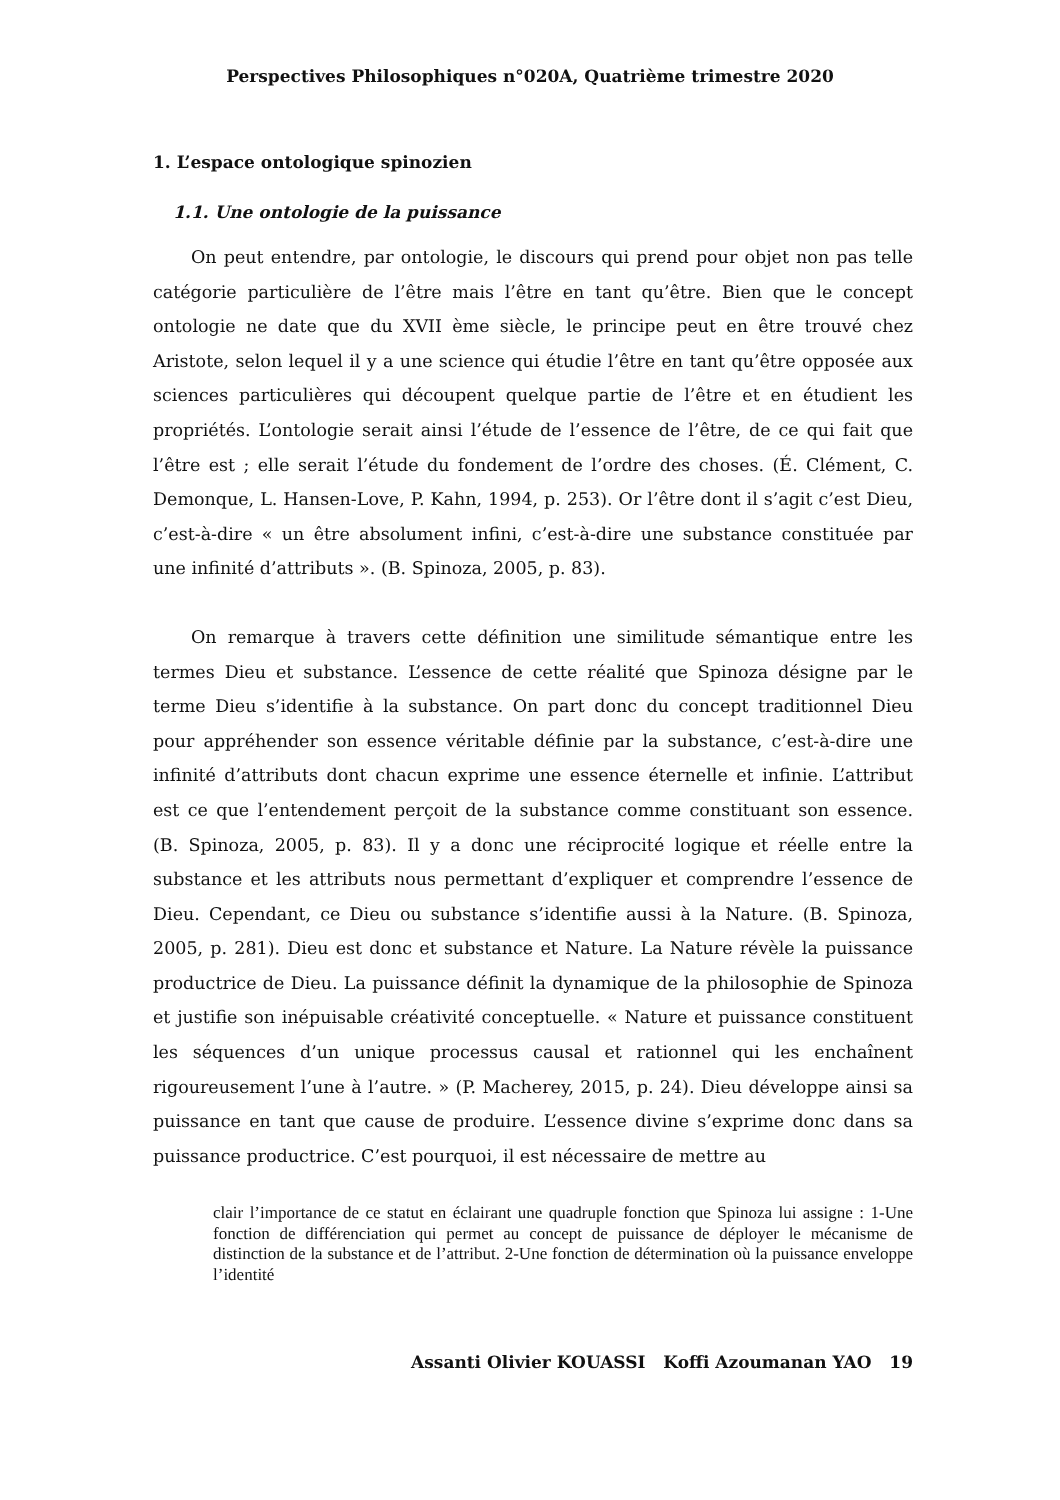Perspectives Philosophiques n°020A, Quatrième trimestre 2020
1. L’espace ontologique spinozien
1.1. Une ontologie de la puissance
On peut entendre, par ontologie, le discours qui prend pour objet non pas telle catégorie particulière de l’être mais l’être en tant qu’être. Bien que le concept ontologie ne date que du XVII ème siècle, le principe peut en être trouvé chez Aristote, selon lequel il y a une science qui étudie l’être en tant qu’être opposée aux sciences particulières qui découpent quelque partie de l’être et en étudient les propriétés. L’ontologie serait ainsi l’étude de l’essence de l’être, de ce qui fait que l’être est ; elle serait l’étude du fondement de l’ordre des choses. (É. Clément, C. Demonque, L. Hansen-Love, P. Kahn, 1994, p. 253). Or l’être dont il s’agit c’est Dieu, c’est-à-dire « un être absolument infini, c’est-à-dire une substance constituée par une infinité d’attributs ». (B. Spinoza, 2005, p. 83).
On remarque à travers cette définition une similitude sémantique entre les termes Dieu et substance. L’essence de cette réalité que Spinoza désigne par le terme Dieu s’identifie à la substance. On part donc du concept traditionnel Dieu pour appréhender son essence véritable définie par la substance, c’est-à-dire une infinité d’attributs dont chacun exprime une essence éternelle et infinie. L’attribut est ce que l’entendement perçoit de la substance comme constituant son essence. (B. Spinoza, 2005, p. 83). Il y a donc une réciprocité logique et réelle entre la substance et les attributs nous permettant d’expliquer et comprendre l’essence de Dieu. Cependant, ce Dieu ou substance s’identifie aussi à la Nature. (B. Spinoza, 2005, p. 281). Dieu est donc et substance et Nature. La Nature révèle la puissance productrice de Dieu. La puissance définit la dynamique de la philosophie de Spinoza et justifie son inépuisable créativité conceptuelle. « Nature et puissance constituent les séquences d’un unique processus causal et rationnel qui les enchaînent rigoureusement l’une à l’autre. » (P. Macherey, 2015, p. 24). Dieu développe ainsi sa puissance en tant que cause de produire. L’essence divine s’exprime donc dans sa puissance productrice. C’est pourquoi, il est nécessaire de mettre au
clair l’importance de ce statut en éclairant une quadruple fonction que Spinoza lui assigne : 1-Une fonction de différenciation qui permet au concept de puissance de déployer le mécanisme de distinction de la substance et de l’attribut. 2-Une fonction de détermination où la puissance enveloppe l’identité
Assanti Olivier KOUASSI Koffi Azoumanan YAO 19